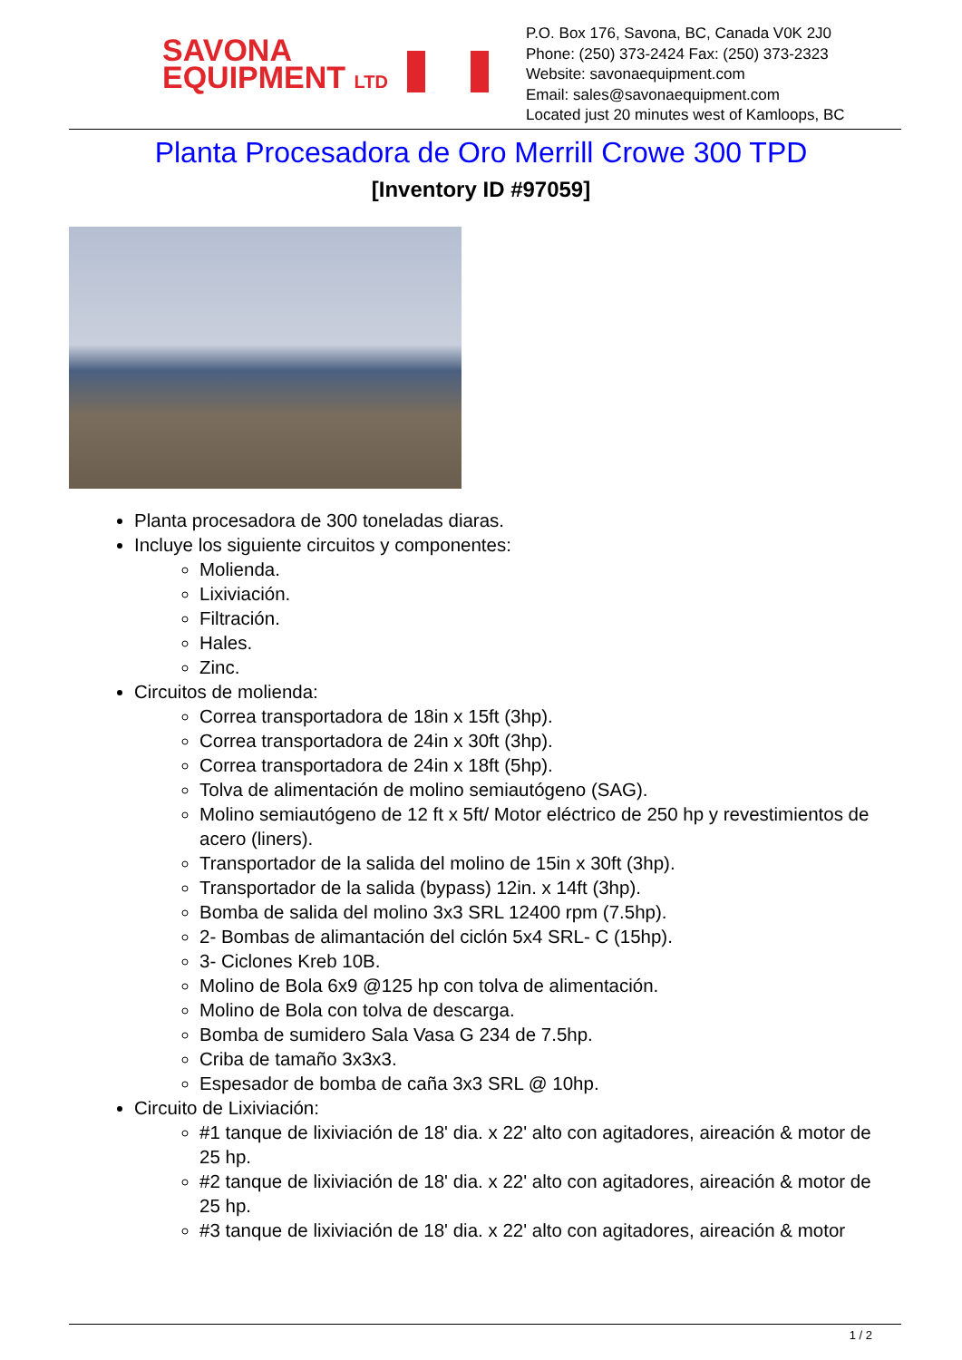SAVONA
EQUIPMENT LTD
P.O. Box 176, Savona, BC, Canada V0K 2J0
Phone: (250) 373-2424 Fax: (250) 373-2323
Website: savonaequipment.com
Email: sales@savonaequipment.com
Located just 20 minutes west of Kamloops, BC
Planta Procesadora de Oro Merrill Crowe 300 TPD
[Inventory ID #97059]
Planta procesadora de 300 toneladas diaras.
Incluye los siguiente circuitos y componentes:
Molienda.
Lixiviación.
Filtración.
Hales.
Zinc.
Circuitos de molienda:
Correa transportadora de 18in x 15ft (3hp).
Correa transportadora de 24in x 30ft (3hp).
Correa transportadora de 24in x 18ft (5hp).
Tolva de alimentación de molino semiautógeno (SAG).
Molino semiautógeno de 12 ft x 5ft/ Motor eléctrico de 250 hp y revestimientos de acero (liners).
Transportador de la salida del molino de 15in x 30ft (3hp).
Transportador de la salida (bypass) 12in. x 14ft (3hp).
Bomba de salida del molino 3x3 SRL 12400 rpm (7.5hp).
2- Bombas de alimantación del ciclón 5x4 SRL- C (15hp).
3- Ciclones Kreb 10B.
Molino de Bola 6x9 @125 hp con tolva de alimentación.
Molino de Bola con tolva de descarga.
Bomba de sumidero Sala Vasa G 234 de 7.5hp.
Criba de tamaño 3x3x3.
Espesador de bomba de caña 3x3 SRL @ 10hp.
Circuito de Lixiviación:
#1 tanque de lixiviación de 18' dia. x 22' alto con agitadores, aireación & motor de 25 hp.
#2 tanque de lixiviación de 18' dia. x 22' alto con agitadores, aireación & motor de 25 hp.
#3 tanque de lixiviación de 18' dia. x 22' alto con agitadores, aireación & motor
1 / 2